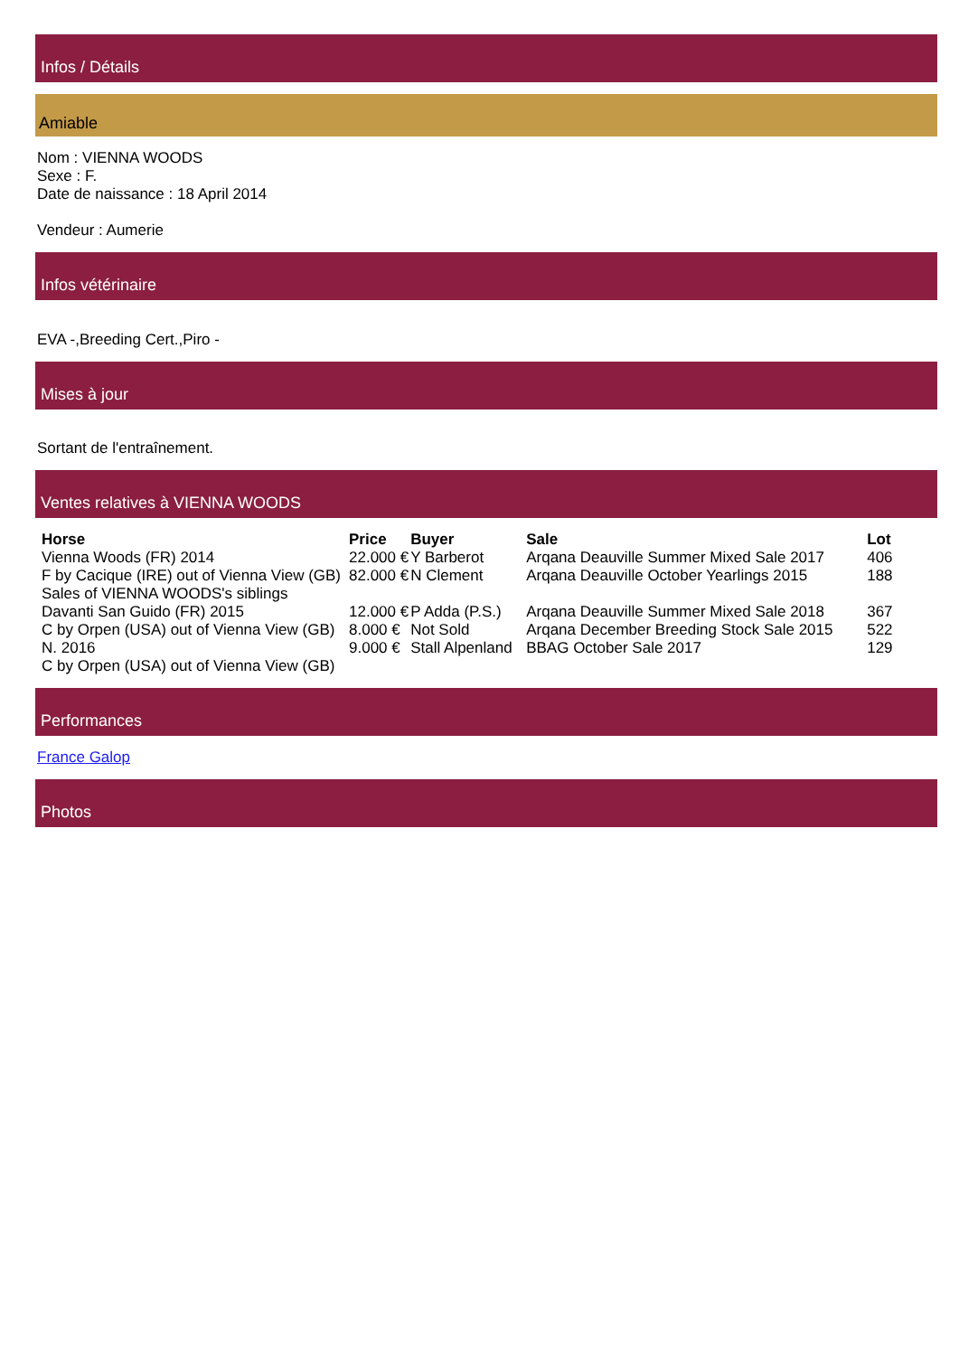Infos / Détails
Amiable
Nom : VIENNA WOODS
Sexe : F.
Date de naissance : 18 April 2014
Vendeur : Aumerie
Infos vétérinaire
EVA -,Breeding Cert.,Piro -
Mises à jour
Sortant de l'entraînement.
Ventes relatives à VIENNA WOODS
| Horse | Price | Buyer | Sale | Lot |
| --- | --- | --- | --- | --- |
| Vienna Woods (FR) 2014 | 22.000 € | Y Barberot | Arqana Deauville Summer Mixed Sale 2017 | 406 |
| F by Cacique (IRE) out of Vienna View (GB) | 82.000 € | N Clement | Arqana Deauville October Yearlings 2015 | 188 |
| Sales of VIENNA WOODS's siblings | | | | |
| Davanti San Guido (FR) 2015 | 12.000 € | P Adda (P.S.) | Arqana Deauville Summer Mixed Sale 2018 | 367 |
| C by Orpen (USA) out of Vienna View (GB) | 8.000 € | Not Sold | Arqana December Breeding Stock Sale 2015 | 522 |
| N. 2016 C by Orpen (USA) out of Vienna View (GB) | 9.000 € | Stall Alpenland | BBAG October Sale 2017 | 129 |
Performances
France Galop
Photos